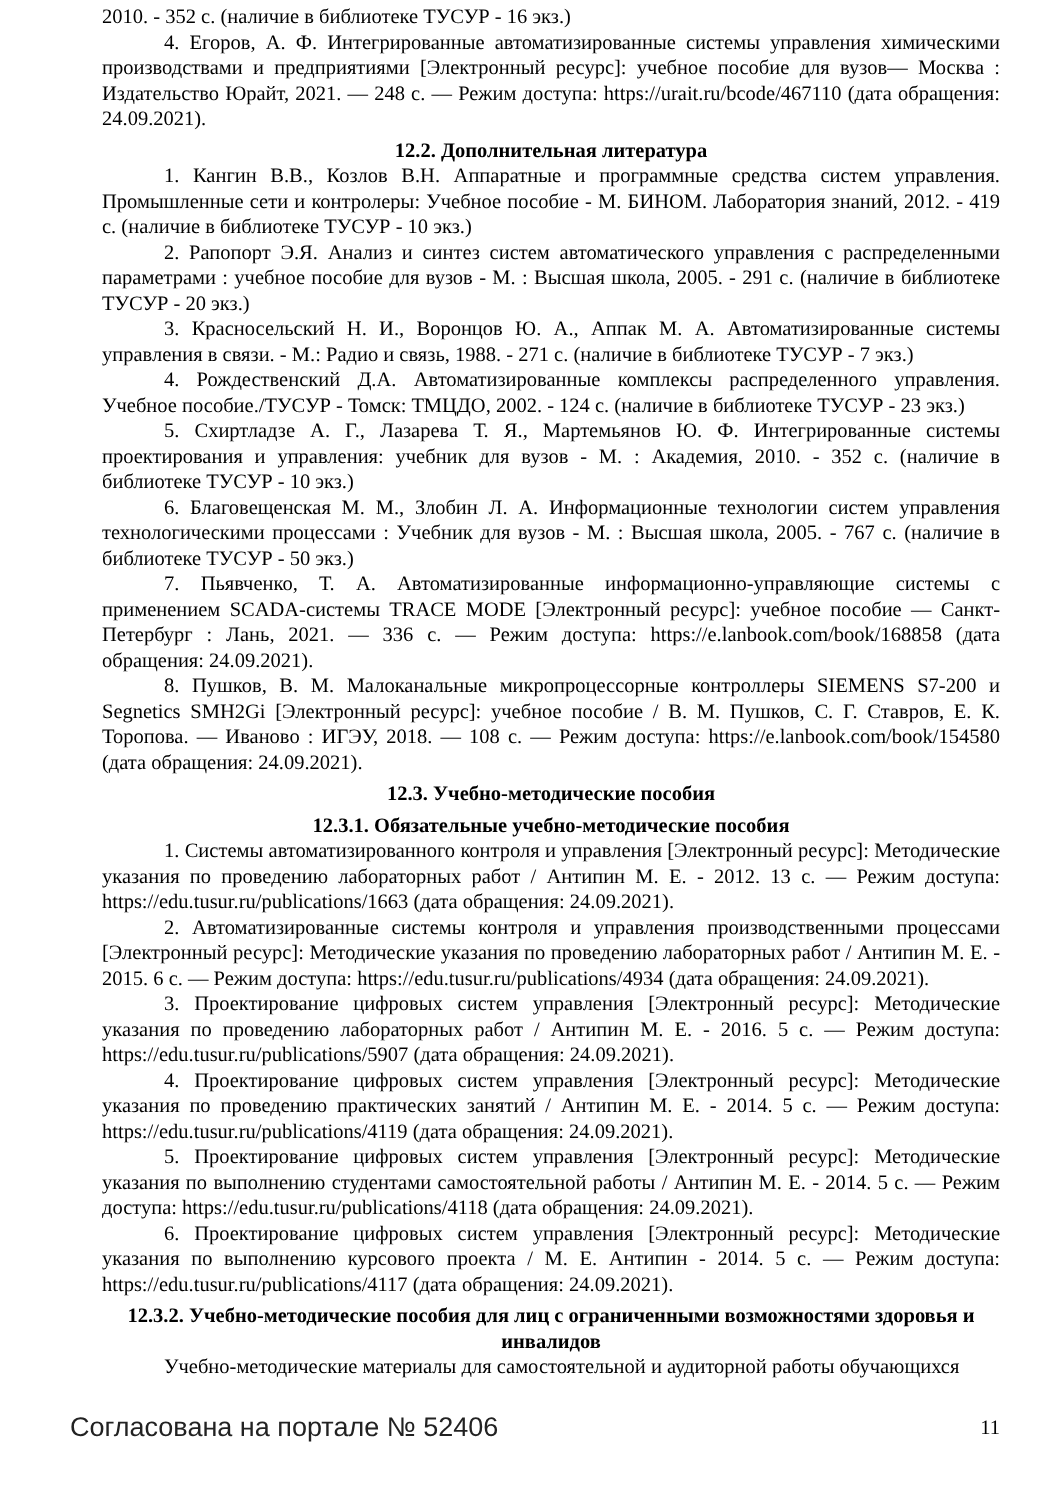2010. - 352 с. (наличие в библиотеке ТУСУР - 16 экз.)
4. Егоров, А. Ф. Интегрированные автоматизированные системы управления химическими производствами и предприятиями [Электронный ресурс]: учебное пособие для вузов— Москва : Издательство Юрайт, 2021. — 248 с. — Режим доступа: https://urait.ru/bcode/467110 (дата обращения: 24.09.2021).
12.2. Дополнительная литература
1. Кангин В.В., Козлов В.Н. Аппаратные и программные средства систем управления. Промышленные сети и контролеры: Учебное пособие - М. БИНОМ. Лаборатория знаний, 2012. - 419 с. (наличие в библиотеке ТУСУР - 10 экз.)
2. Рапопорт Э.Я. Анализ и синтез систем автоматического управления с распределенными параметрами : учебное пособие для вузов - М. : Высшая школа, 2005. - 291 с. (наличие в библиотеке ТУСУР - 20 экз.)
3. Красносельский Н. И., Воронцов Ю. А., Аппак М. А. Автоматизированные системы управления в связи. - М.: Радио и связь, 1988. - 271 с. (наличие в библиотеке ТУСУР - 7 экз.)
4. Рождественский Д.А. Автоматизированные комплексы распределенного управления. Учебное пособие./ТУСУР - Томск: ТМЦДО, 2002. - 124 с. (наличие в библиотеке ТУСУР - 23 экз.)
5. Схиртладзе А. Г., Лазарева Т. Я., Мартемьянов Ю. Ф. Интегрированные системы проектирования и управления: учебник для вузов - М. : Академия, 2010. - 352 с. (наличие в библиотеке ТУСУР - 10 экз.)
6. Благовещенская М. М., Злобин Л. А. Информационные технологии систем управления технологическими процессами : Учебник для вузов - М. : Высшая школа, 2005. - 767 с. (наличие в библиотеке ТУСУР - 50 экз.)
7. Пьявченко, Т. А. Автоматизированные информационно-управляющие системы с применением SCADA-системы TRACE MODE [Электронный ресурс]: учебное пособие — Санкт-Петербург : Лань, 2021. — 336 с. — Режим доступа: https://e.lanbook.com/book/168858 (дата обращения: 24.09.2021).
8. Пушков, В. М. Малоканальные микропроцессорные контроллеры SIEMENS S7-200 и Segnetics SMH2Gi [Электронный ресурс]: учебное пособие / В. М. Пушков, С. Г. Ставров, Е. К. Торопова. — Иваново : ИГЭУ, 2018. — 108 с. — Режим доступа: https://e.lanbook.com/book/154580 (дата обращения: 24.09.2021).
12.3. Учебно-методические пособия
12.3.1. Обязательные учебно-методические пособия
1. Системы автоматизированного контроля и управления [Электронный ресурс]: Методические указания по проведению лабораторных работ / Антипин М. Е. - 2012. 13 с. — Режим доступа: https://edu.tusur.ru/publications/1663 (дата обращения: 24.09.2021).
2. Автоматизированные системы контроля и управления производственными процессами [Электронный ресурс]: Методические указания по проведению лабораторных работ / Антипин М. Е. - 2015. 6 с. — Режим доступа: https://edu.tusur.ru/publications/4934 (дата обращения: 24.09.2021).
3. Проектирование цифровых систем управления [Электронный ресурс]: Методические указания по проведению лабораторных работ / Антипин М. Е. - 2016. 5 с. — Режим доступа: https://edu.tusur.ru/publications/5907 (дата обращения: 24.09.2021).
4. Проектирование цифровых систем управления [Электронный ресурс]: Методические указания по проведению практических занятий / Антипин М. Е. - 2014. 5 с. — Режим доступа: https://edu.tusur.ru/publications/4119 (дата обращения: 24.09.2021).
5. Проектирование цифровых систем управления [Электронный ресурс]: Методические указания по выполнению студентами самостоятельной работы / Антипин М. Е. - 2014. 5 с. — Режим доступа: https://edu.tusur.ru/publications/4118 (дата обращения: 24.09.2021).
6. Проектирование цифровых систем управления [Электронный ресурс]: Методические указания по выполнению курсового проекта / М. Е. Антипин - 2014. 5 с. — Режим доступа: https://edu.tusur.ru/publications/4117 (дата обращения: 24.09.2021).
12.3.2. Учебно-методические пособия для лиц с ограниченными возможностями здоровья и инвалидов
Учебно-методические материалы для самостоятельной и аудиторной работы обучающихся
Согласована на портале № 52406 11